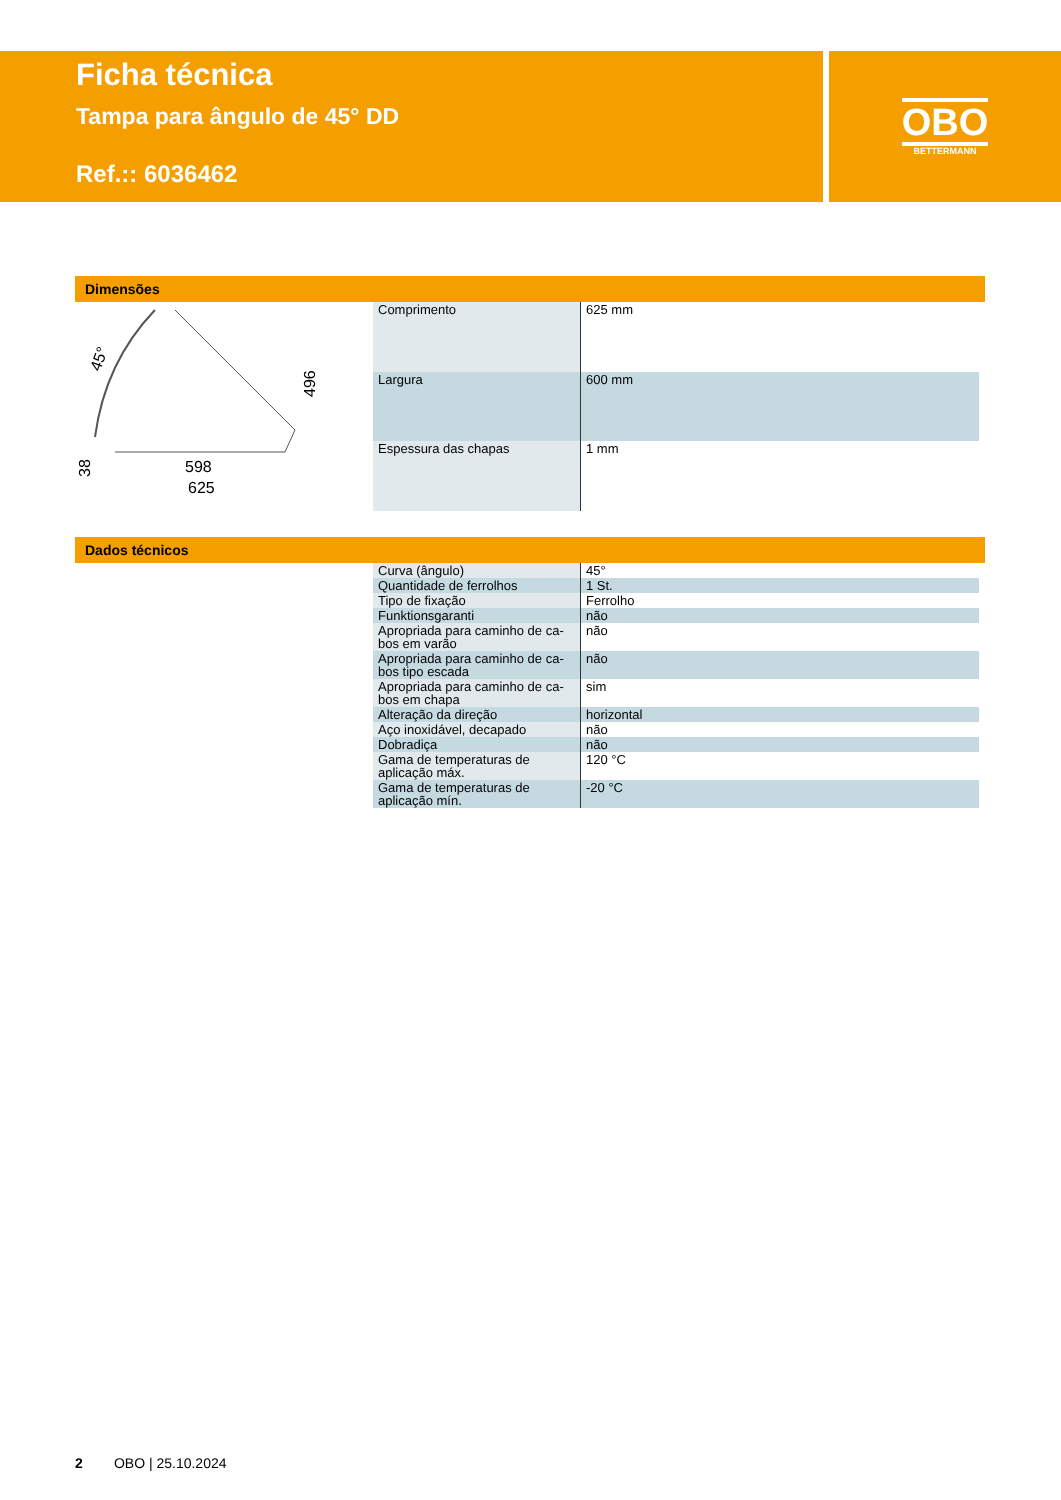Ficha técnica
Tampa para ângulo de 45° DD
Ref.:: 6036462
OBO
BETTERMANN
Dimensões
598
625
45°
496
38
| Comprimento | 625 mm |
| Largura | 600 mm |
| Espessura das chapas | 1 mm |
Dados técnicos
| Curva (ângulo) | 45° |
| Quantidade de ferrolhos | 1 St. |
| Tipo de fixação | Ferrolho |
| Funktionsgaranti | não |
| Apropriada para caminho de ca-bos em varão | não |
| Apropriada para caminho de ca-bos tipo escada | não |
| Apropriada para caminho de ca-bos em chapa | sim |
| Alteração da direção | horizontal |
| Aço inoxidável, decapado | não |
| Dobradiça | não |
| Gama de temperaturas de aplicação máx. | 120 °C |
| Gama de temperaturas de aplicação mín. | -20 °C |
2 OBO | 25.10.2024